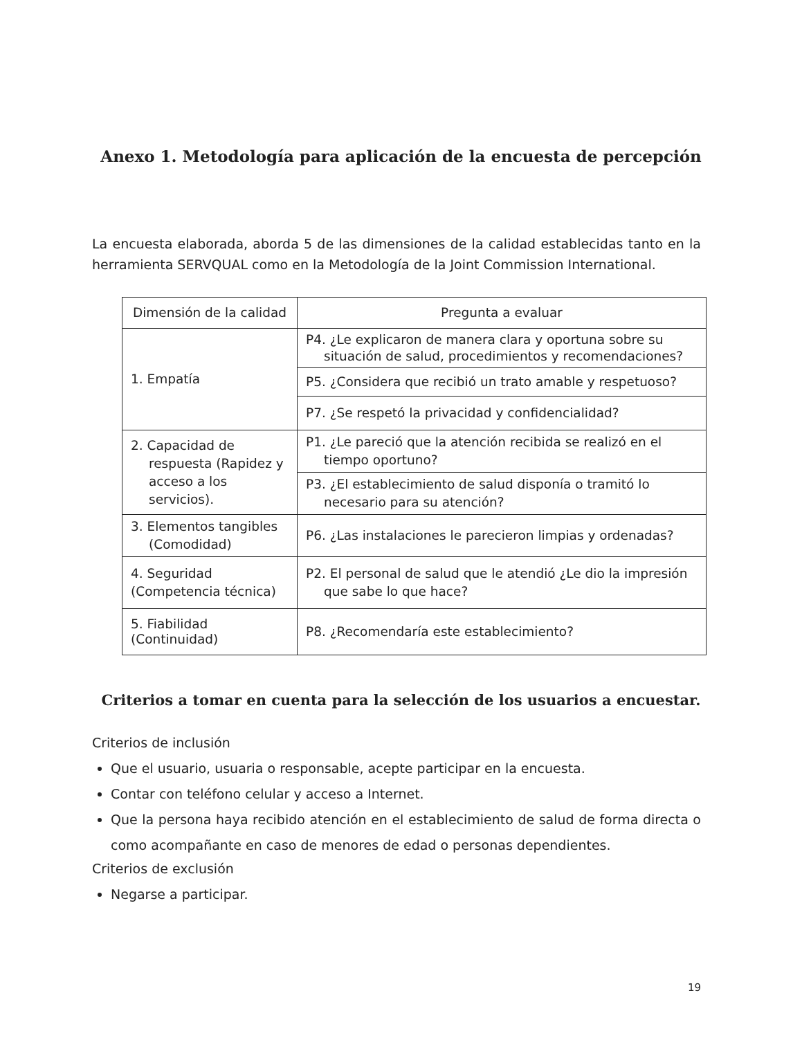Anexo 1. Metodología para aplicación de la encuesta de percepción
La encuesta elaborada, aborda 5 de las dimensiones de la calidad establecidas tanto en la herramienta SERVQUAL como en la Metodología de la Joint Commission International.
| Dimensión de la calidad | Pregunta a evaluar |
| --- | --- |
| 1. Empatía | P4. ¿Le explicaron de manera clara y oportuna sobre su situación de salud, procedimientos y recomendaciones? |
| | P5. ¿Considera que recibió un trato amable y respetuoso? |
| | P7. ¿Se respetó la privacidad y confidencialidad? |
| 2. Capacidad de respuesta (Rapidez y acceso a los servicios). | P1. ¿Le pareció que la atención recibida se realizó en el tiempo oportuno? |
| | P3. ¿El establecimiento de salud disponía o tramitó lo necesario para su atención? |
| 3. Elementos tangibles (Comodidad) | P6. ¿Las instalaciones le parecieron limpias y ordenadas? |
| 4. Seguridad (Competencia técnica) | P2. El personal de salud que le atendió ¿Le dio la impresión que sabe lo que hace? |
| 5. Fiabilidad (Continuidad) | P8. ¿Recomendaría este establecimiento? |
Criterios a tomar en cuenta para la selección de los usuarios a encuestar.
Criterios de inclusión
Que el usuario, usuaria o responsable, acepte participar en la encuesta.
Contar con teléfono celular y acceso a Internet.
Que la persona haya recibido atención en el establecimiento de salud de forma directa o como acompañante en caso de menores de edad o personas dependientes.
Criterios de exclusión
Negarse a participar.
19